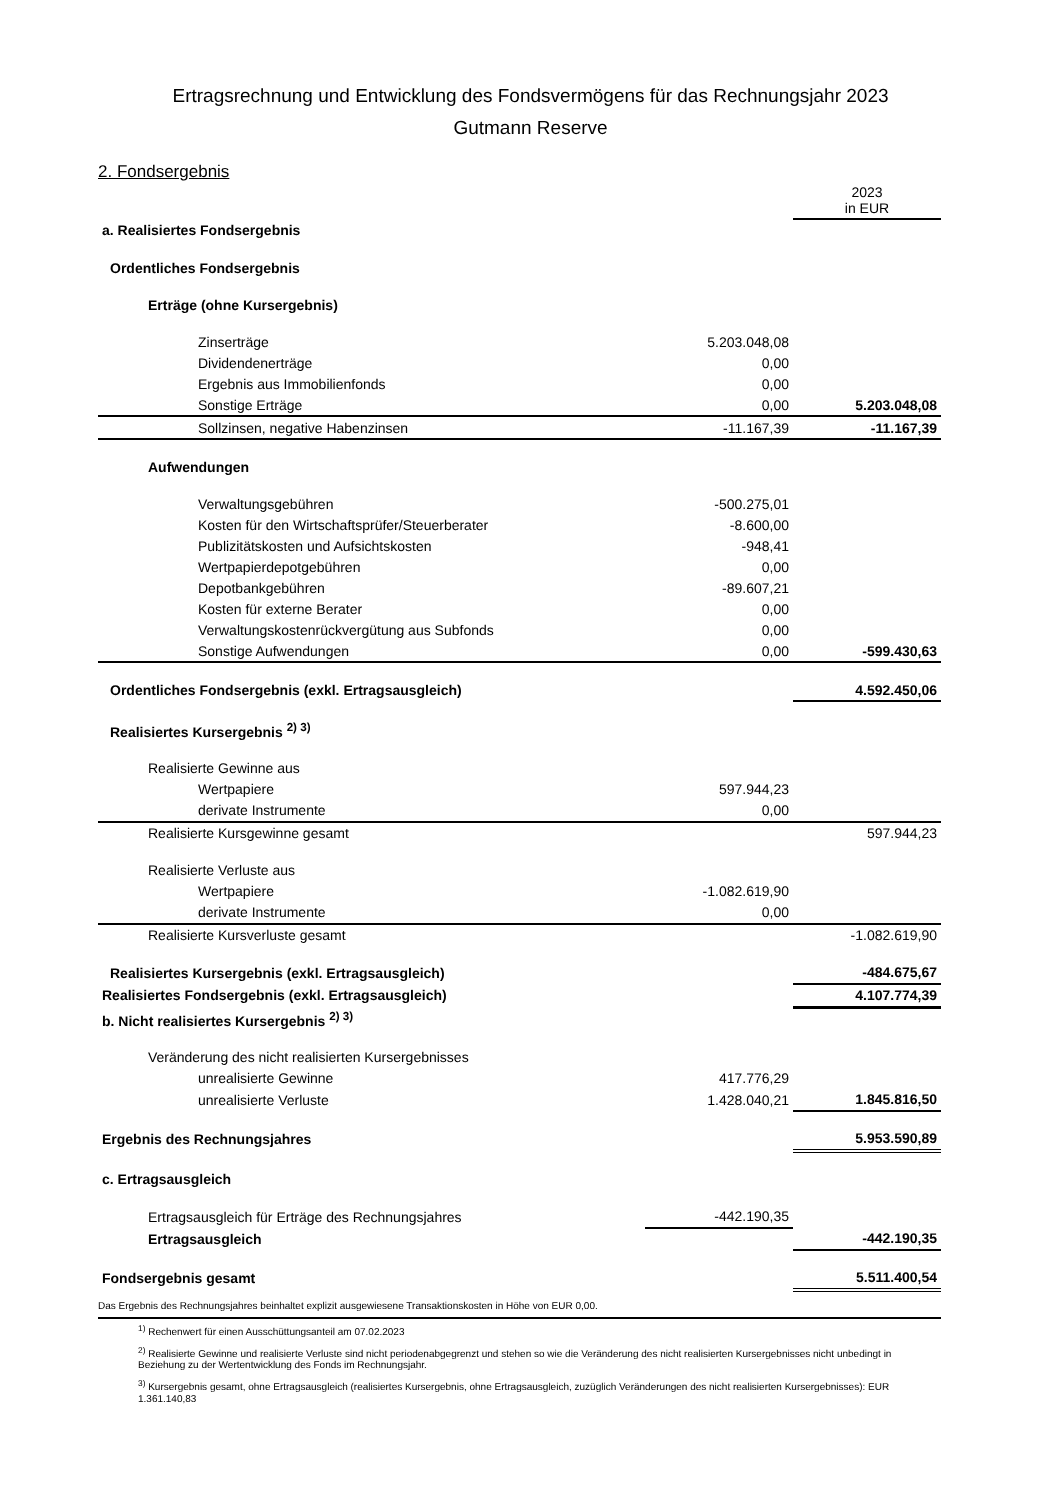Ertragsrechnung und Entwicklung des Fondsvermögens für das Rechnungsjahr 2023
Gutmann Reserve
2. Fondsergebnis
| | | 2023 in EUR |
| a. Realisiertes Fondsergebnis | | |
| Ordentliches Fondsergebnis | | |
| Erträge (ohne Kursergebnis) | | |
| Zinserträge | 5.203.048,08 | |
| Dividendenerträge | 0,00 | |
| Ergebnis aus Immobilienfonds | 0,00 | |
| Sonstige Erträge | 0,00 | 5.203.048,08 |
| Sollzinsen, negative Habenzinsen | -11.167,39 | -11.167,39 |
| Aufwendungen | | |
| Verwaltungsgebühren | -500.275,01 | |
| Kosten für den Wirtschaftsprüfer/Steuerberater | -8.600,00 | |
| Publizitätskosten und Aufsichtskosten | -948,41 | |
| Wertpapierdepotgebühren | 0,00 | |
| Depotbankgebühren | -89.607,21 | |
| Kosten für externe Berater | 0,00 | |
| Verwaltungskostenrückvergütung aus Subfonds | 0,00 | |
| Sonstige Aufwendungen | 0,00 | -599.430,63 |
| Ordentliches Fondsergebnis (exkl. Ertragsausgleich) | | 4.592.450,06 |
| Realisiertes Kursergebnis <sup>2) 3)</sup> | | |
| Realisierte Gewinne aus | | |
| Wertpapiere | 597.944,23 | |
| derivate Instrumente | 0,00 | |
| Realisierte Kursgewinne gesamt | | 597.944,23 |
| Realisierte Verluste aus | | |
| Wertpapiere | -1.082.619,90 | |
| derivate Instrumente | 0,00 | |
| Realisierte Kursverluste gesamt | | -1.082.619,90 |
| Realisiertes Kursergebnis (exkl. Ertragsausgleich) | | -484.675,67 |
| Realisiertes Fondsergebnis (exkl. Ertragsausgleich) | | 4.107.774,39 |
| b. Nicht realisiertes Kursergebnis <sup>2) 3)</sup> | | |
| Veränderung des nicht realisierten Kursergebnisses | | |
| unrealisierte Gewinne | 417.776,29 | |
| unrealisierte Verluste | 1.428.040,21 | 1.845.816,50 |
| Ergebnis des Rechnungsjahres | | 5.953.590,89 |
| c. Ertragsausgleich | | |
| Ertragsausgleich für Erträge des Rechnungsjahres | -442.190,35 | |
| Ertragsausgleich | | -442.190,35 |
| Fondsergebnis gesamt | | 5.511.400,54 |
Das Ergebnis des Rechnungsjahres beinhaltet explizit ausgewiesene Transaktionskosten in Höhe von EUR 0,00.
<sup>1)</sup> Rechenwert für einen Ausschüttungsanteil am 07.02.2023
<sup>2)</sup> Realisierte Gewinne und realisierte Verluste sind nicht periodenabgegrenzt und stehen so wie die Veränderung des nicht realisierten Kursergebnisses nicht unbedingt in Beziehung zu der Wertentwicklung des Fonds im Rechnungsjahr.
<sup>3)</sup> Kursergebnis gesamt, ohne Ertragsausgleich (realisiertes Kursergebnis, ohne Ertragsausgleich, zuzüglich Veränderungen des nicht realisierten Kursergebnisses): EUR 1.361.140,83